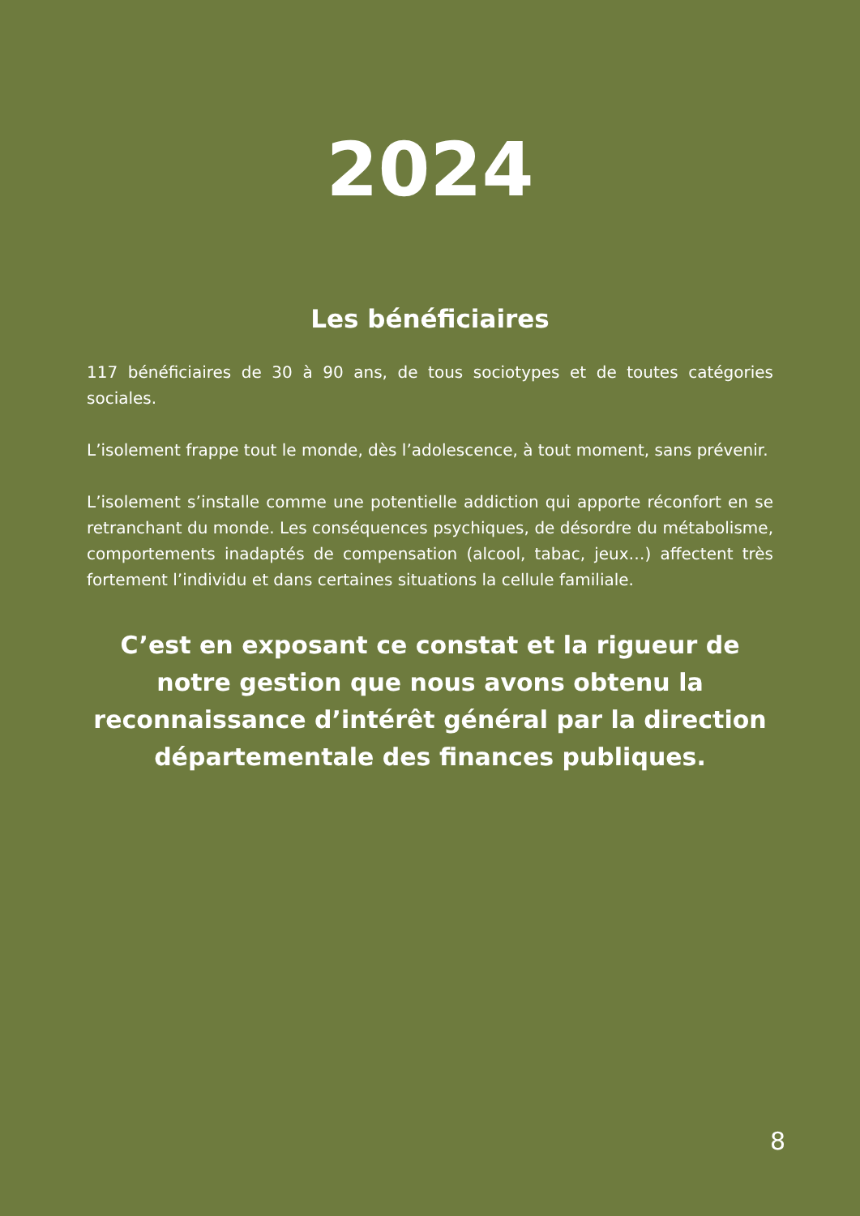2024
Les bénéficiaires
117 bénéficiaires de 30 à 90 ans, de tous sociotypes et de toutes catégories sociales.
L’isolement frappe tout le monde, dès l’adolescence, à tout moment, sans prévenir.
L’isolement s’installe comme une potentielle addiction qui apporte réconfort en se retranchant du monde. Les conséquences psychiques, de désordre du métabolisme, comportements inadaptés de compensation (alcool, tabac, jeux…) affectent très fortement l’individu et dans certaines situations la cellule familiale.
C’est en exposant ce constat et la rigueur de notre gestion que nous avons obtenu la reconnaissance d’intérêt général par la direction départementale des finances publiques.
8